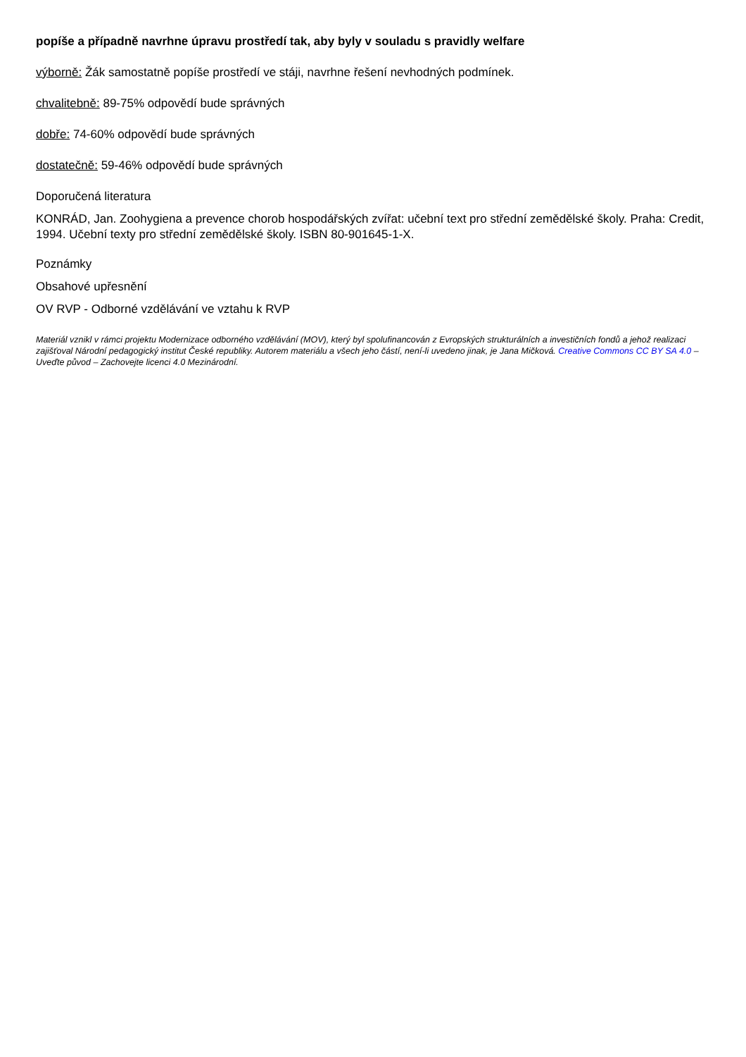popíše a případně navrhne úpravu prostředí tak, aby byly v souladu s pravidly welfare
výborně: Žák samostatně popíše prostředí ve stáji, navrhne řešení nevhodných podmínek.
chvalitebně: 89-75% odpovědí bude správných
dobře: 74-60% odpovědí bude správných
dostatečně: 59-46% odpovědí bude správných
Doporučená literatura
KONRÁD, Jan. Zoohygiena a prevence chorob hospodářských zvířat: učební text pro střední zemědělské školy. Praha: Credit, 1994. Učební texty pro střední zemědělské školy. ISBN 80-901645-1-X.
Poznámky
Obsahové upřesnění
OV RVP - Odborné vzdělávání ve vztahu k RVP
Materiál vznikl v rámci projektu Modernizace odborného vzdělávání (MOV), který byl spolufinancován z Evropských strukturálních a investičních fondů a jehož realizaci zajišťoval Národní pedagogický institut České republiky. Autorem materiálu a všech jeho částí, není-li uvedeno jinak, je Jana Mičková. Creative Commons CC BY SA 4.0 – Uveďte původ – Zachovejte licenci 4.0 Mezinárodní.